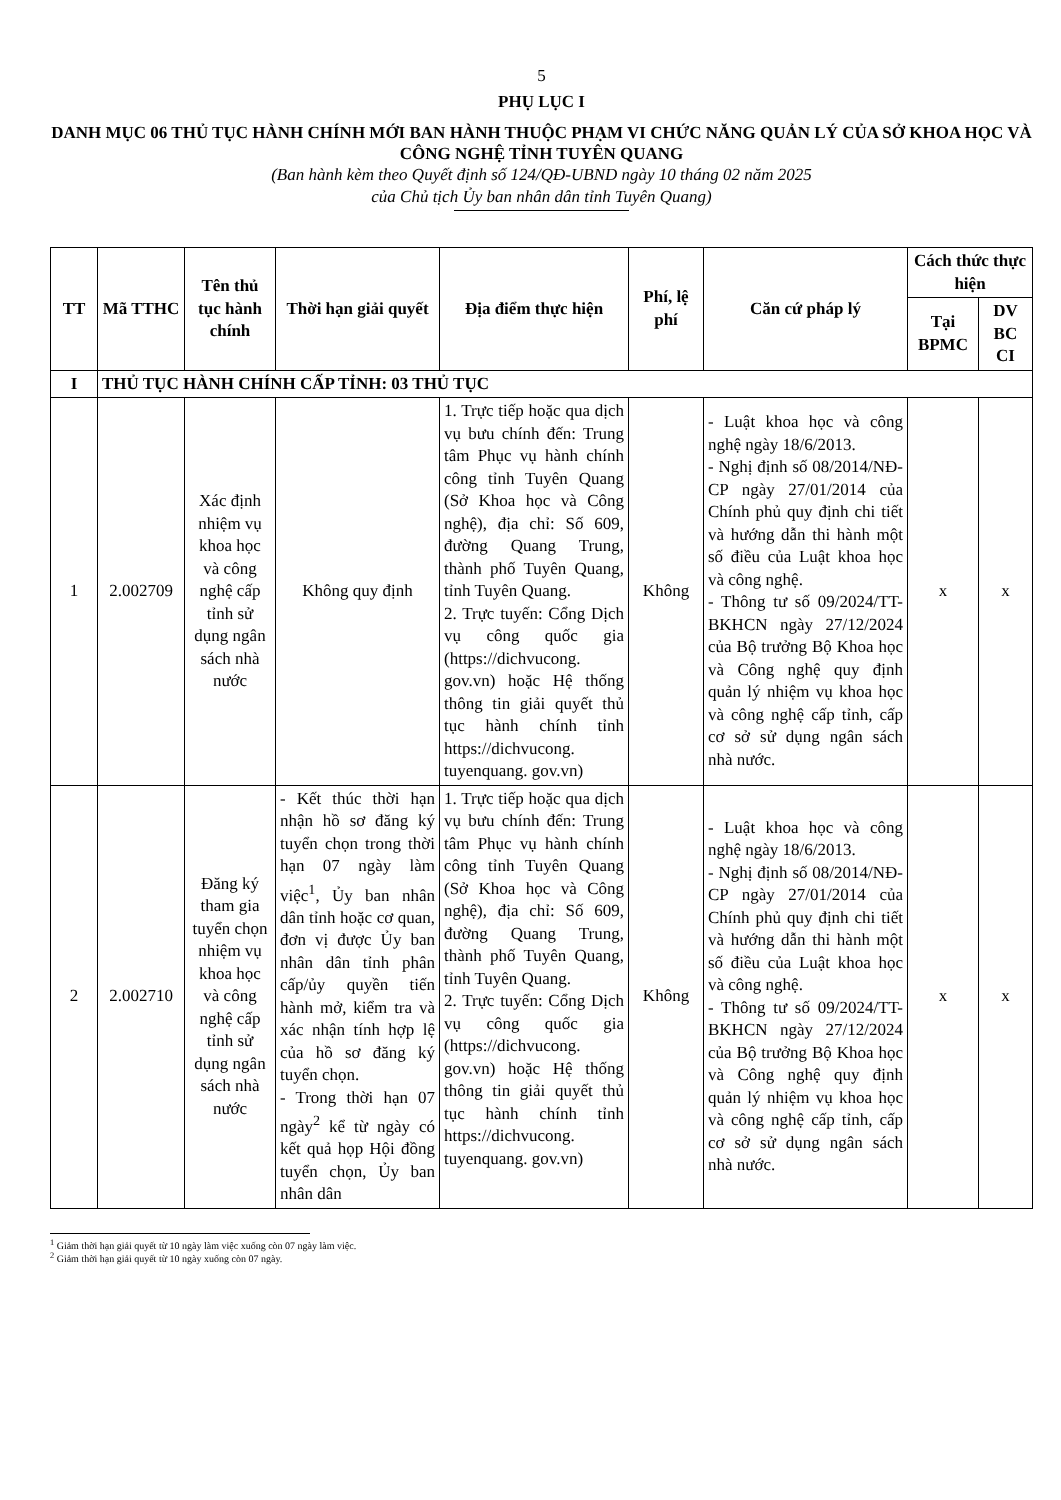5
PHỤ LỤC I
DANH MỤC 06 THỦ TỤC HÀNH CHÍNH MỚI BAN HÀNH THUỘC PHẠM VI CHỨC NĂNG QUẢN LÝ CỦA SỞ KHOA HỌC VÀ CÔNG NGHỆ TỈNH TUYÊN QUANG
(Ban hành kèm theo Quyết định số 124/QĐ-UBND ngày 10 tháng 02 năm 2025
của Chủ tịch Ủy ban nhân dân tỉnh Tuyên Quang)
| TT | Mã TTHC | Tên thủ tục hành chính | Thời hạn giải quyết | Địa điểm thực hiện | Phí, lệ phí | Căn cứ pháp lý | Cách thức thực hiện | |
| --- | --- | --- | --- | --- | --- | --- | --- | --- |
| | | | | | | | Tại BPMC | DV BC CI |
| I | THỦ TỤC HÀNH CHÍNH CẤP TỈNH: 03 THỦ TỤC | | | | | | | |
| 1 | 2.002709 | Xác định nhiệm vụ khoa học và công nghệ cấp tỉnh sử dụng ngân sách nhà nước | Không quy định | 1. Trực tiếp hoặc qua dịch vụ bưu chính đến: Trung tâm Phục vụ hành chính công tỉnh Tuyên Quang (Sở Khoa học và Công nghệ), địa chỉ: Số 609, đường Quang Trung, thành phố Tuyên Quang, tỉnh Tuyên Quang. 2. Trực tuyến: Cổng Dịch vụ công quốc gia (https://dichvucong. gov.vn) hoặc Hệ thống thông tin giải quyết thủ tục hành chính tỉnh https://dichvucong. tuyenquang. gov.vn) | Không | - Luật khoa học và công nghệ ngày 18/6/2013. - Nghị định số 08/2014/NĐ-CP ngày 27/01/2014 của Chính phủ quy định chi tiết và hướng dẫn thi hành một số điều của Luật khoa học và công nghệ. - Thông tư số 09/2024/TT-BKHCN ngày 27/12/2024 của Bộ trưởng Bộ Khoa học và Công nghệ quy định quản lý nhiệm vụ khoa học và công nghệ cấp tỉnh, cấp cơ sở sử dụng ngân sách nhà nước. | x | x |
| 2 | 2.002710 | Đăng ký tham gia tuyển chọn nhiệm vụ khoa học và công nghệ cấp tỉnh sử dụng ngân sách nhà nước | - Kết thúc thời hạn nhận hồ sơ đăng ký tuyển chọn trong thời hạn 07 ngày làm việc<sup>1</sup>, Ủy ban nhân dân tỉnh hoặc cơ quan, đơn vị được Ủy ban nhân dân tỉnh phân cấp/ủy quyền tiến hành mở, kiểm tra và xác nhận tính hợp lệ của hồ sơ đăng ký tuyển chọn. - Trong thời hạn 07 ngày<sup>2</sup> kể từ ngày có kết quả họp Hội đồng tuyển chọn, Ủy ban nhân dân | 1. Trực tiếp hoặc qua dịch vụ bưu chính đến: Trung tâm Phục vụ hành chính công tỉnh Tuyên Quang (Sở Khoa học và Công nghệ), địa chỉ: Số 609, đường Quang Trung, thành phố Tuyên Quang, tỉnh Tuyên Quang. 2. Trực tuyến: Cổng Dịch vụ công quốc gia (https://dichvucong. gov.vn) hoặc Hệ thống thông tin giải quyết thủ tục hành chính tỉnh https://dichvucong. tuyenquang. gov.vn) | Không | - Luật khoa học và công nghệ ngày 18/6/2013. - Nghị định số 08/2014/NĐ-CP ngày 27/01/2014 của Chính phủ quy định chi tiết và hướng dẫn thi hành một số điều của Luật khoa học và công nghệ. - Thông tư số 09/2024/TT-BKHCN ngày 27/12/2024 của Bộ trưởng Bộ Khoa học và Công nghệ quy định quản lý nhiệm vụ khoa học và công nghệ cấp tỉnh, cấp cơ sở sử dụng ngân sách nhà nước. | x | x |
<sup>1</sup> Giảm thời hạn giải quyết từ 10 ngày làm việc xuống còn 07 ngày làm việc.
<sup>2</sup> Giảm thời hạn giải quyết từ 10 ngày xuống còn 07 ngày.